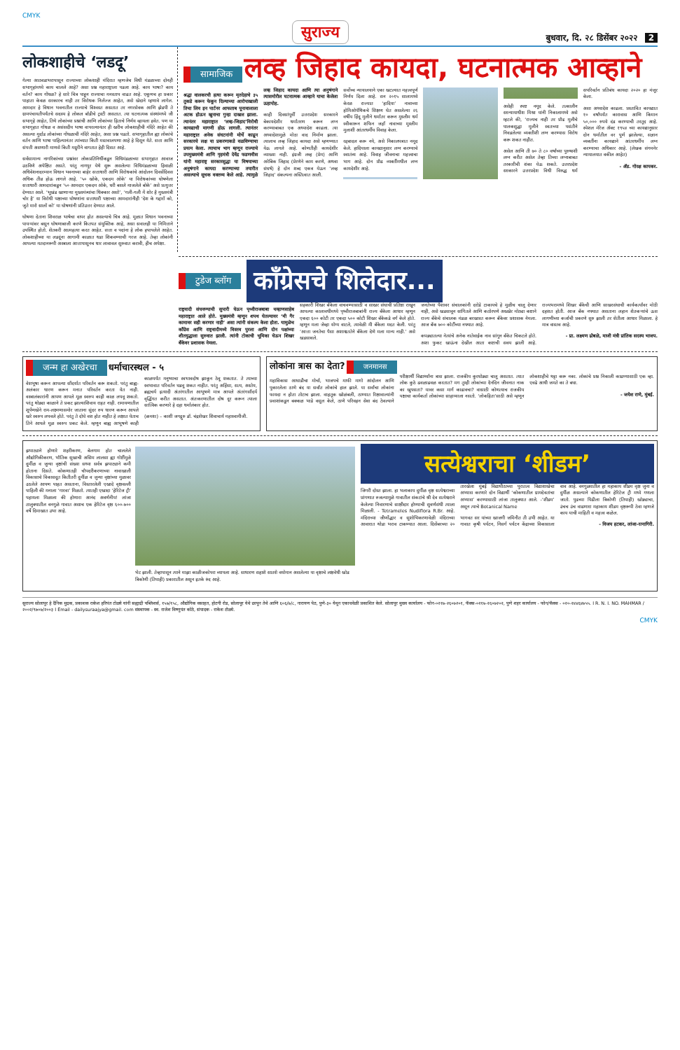CMYK
सुराज्य बुधवार, दि. २८ डिसेंबर २०२२ 2
लोकशाहीचे ‘लडदू’
गेल्या आठवडाभरापासून राज्याच्या लोकशाही मंदिरात म्हणजेच विधी मंडळाच्या दोनही सभागृहांमध्ये काय चालले आहे? असा प्रश्न महाराष्ट्राला पडला आहे. काय भाषा? काय वर्तन? काय गोंधळ? हे सारे चित्र पाहून राज्याचा मनस्ताप वाढत आहे. एकूणच हा प्रकार पाहाता केवळ सरकारच नाही तर विरोधक निर्लज्ज आहेत, असे खेदाने म्हणावे लागेल. आमदार हे विधान भवनातील राज्याचे विश्‍वस्त असतात तर नगरसेवक आणि झेडपी ते ग्रामपंचायतीपर्यंतचे सदस्य हे लोकल बॉडीचे ट्रस्टी असतात. त्या घटनात्मक संस्थांमध्ये जी सभागृहे आहेत, तिथे लोकांच्या प्रश्नांची आणि लोकांच्या हिताचे निर्णय व्हायला हवेत. पण या सभागृहात गोंधळ व असंसदीय भाषा वापरल्यानंतर ही खरीच लोकशाहीची मंदिरे आहेत की असल्या मुर्दाड लोकांच्या गोंधळाची मंदिरे आहेत, असा प्रश्न पडतो. सभागृहातील ह्या लोकांचे वर्तन आणि भाषा पाहिल्यानंतर त्यांच्यात किती मस्तवालपणा आहे हे दिसून येते. सत्ता आणि संपत्ती असणारी माणसे किती मग्रुरीने वागतात हेही दिसत आहे.
सर्वसामान्य नागरिकांच्या प्रश्नांवर लोकप्रतिनिधींकडून विधिमंडळाच्या सभागृहात आवाज उठविणे अपेक्षित असते. परंतु नागपूर येथे सुरू असलेल्या विधिमंडळाच्या हिवाळी अधिवेशनादरम्यान विधान भवनाच्या बाहेर सत्ताधारी आणि विरोधकांचे आंदोलन दिवसेंदिवस अधिक तीव्र होऊ लागले आहे. ‘५० खोके, एकदम ओके’ या विरोधकांच्या घोषणेला सत्ताधारी आमदारांकडून ‘५० आमदार एकदम ओके, घरी बसले माजलेले बोके’ असे प्रत्युत्तर देण्यात आले. ‘भूखंड खाणाऱ्या मुख्यमंत्र्यांचा धिक्कार असो’, ‘गली-गली में शोर है मुख्यमंत्री चोर है’ या विरोधी पक्षाच्या घोषणांना सत्ताधारी पक्षाच्या आमदारांनीही ‘देश के गद्दारों को, जुते मारो सालों को’ या घोषणांनी प्रतिउत्तर देण्यात आले.
घोषणा देताना शिवराळ भाषेचा वापर होत असल्याचे चित्र आहे. मुळात विधान भवनाच्या पायऱ्यांवर बसून घोषणाबाजी करणे कितपत संयुक्तिक आहे, असा सवालही या निमित्ताने उपस्थित होतो. शेतकरी आत्महत्या करत आहेत. सत्ता व पदांना हे लोक हपापलेले आहेत. लोकशाहीच्या या लडदूंना आगामी काळात धडा शिकवण्याची गरज आहे. तेव्हा लोकांनी आपल्या मतदानरूपी अस्त्राला आत्तापासूनच धार लावावल सुरुवात करावी, हीच अपेक्षा.
सामाजिक लव्ह जिहाद कायदा, घटनात्मक आव्हाने
श्रद्धा वालकरची हत्या करून मृतदेहाचे ३५ तुकडे करून फेकून दिल्याच्या आरोपाखाली तिचा लिव इन पार्टनर आफताब पूनावालाला अटक होऊन खुनाचा गुन्हा दाखल झाला. त्यानंतर महाराष्ट्रात ‘लव्ह-जिहाद’विरोधी कायद्याची मागणी होऊ लागली. त्यानंतर महाराष्ट्रात अनेक संघटनांनी मोर्चे काढून सरकारचे लक्ष या प्रकरणाकडे वळविण्याचा प्रयत्न केला. त्याचाच भाग म्हणून राज्याचे उपमुख्यमंत्री आणि गृहमंत्री देवेंद्र फडणवीस यांनी महाराष्ट्र सरकारसुद्धा या विषयाच्या अनुषंगाने कायदा करण्याच्या तयारीत असल्याचे सूचक वक्तव्य केले आहे. त्यामुळे लव्ह जिहाद कायदा आणि त्या अनुषंगाने त्यासमोरील घटनात्मक आव्हाने याचा केलेला ऊहापोह.
काही दिवसांपूर्वी उत्तरप्रदेश सरकारने बेकायदेशीर धर्मांतरण करून लग्न करण्याबाबत एक अध्यादेश काढला. त्या अध्यादेशामुळे मोठा वाद निर्माण झाला. त्यालाच लव्ह जिहाद कायदा असे म्हणण्यात येऊ लागले आहे. कोणतीही कायदेशीर व्याख्या नाही. इंग्रजी लव्ह (प्रेम) आणि अरेबिक जिहाद (प्रेरणेने काम करणे, अथवा संघर्ष) हे दोन शब्द एकत्र येऊन ‘लव्ह जिहाद’ संकल्पना अस्तित्वात आली.
सर्वोच्च न्यायालयाने एका खटल्यात महत्त्वपूर्ण निर्णय दिला आहे. सन २०१५ सालामध्ये केरळ राज्यात ‘हादिया’ नावाच्या होमिओपॅथिकचे शिक्षण घेत असलेल्या २६ वर्षीय हिंदू मुलीने धर्मांतर करून मुस्लीम धर्म स्वीकारून शफिन जहाँ नावाच्या मुस्लीम मुलाशी आंतरधर्मीय विवाह केला.
रद्दबादल करू नये, असे निकालपत्रात नमूद केले. हादियाला कायद्यानुसार लग्न करण्याचे स्वातंत्र्य आहे. विवाह जीवनाचा महत्त्वाचा भाग आहे. दोन प्रौढ व्यक्तींमधील लग्न कायदेशीर आहे.
असेही स्पष्ट नमूद केले. तत्कालीन सरन्यायाधीश मिश्रा यांनी निकालामध्ये असे म्हटले की, ‘राज्यच नाही तर प्रौढ मुलीचे पालकसुद्धा मुलीने स्वतःच्या पसंतीने निवडलेल्या व्यक्तीशी लग्न करण्यास विरोध करू शकत नाहीत.
असेल आणि ती ७० ते ८० वर्षांच्या पुरुषाशी लग्न करीत असेल तेव्हा तिच्या लग्नाबाबत तरकारीची शंका येऊ शकते. उत्तरप्रदेश सरकारने उत्तरप्रदेश विधी विरुद्ध धर्म सपरिवर्तन प्रतिबंध कायदा २०२० हा मंजूर केला.
असा अध्यादेश काढला. प्रस्तावित कायद्यात १० वर्षांपर्यंत कारावास आणि किमान ५०,००० रुपये दंड करण्याची तरतूद आहे. स्पेशल मॅरेज ॲक्ट १९५४ च्या कायद्यानुसार दोन धर्मातील वर पूर्ण झालेल्या, सज्ञान व्यक्तींना कायद्याने आंतरधर्मीय लग्न करण्याचा अधिकार आहे. (लेखक संगमनेर न्यायालयात वकील आहेत)
- ॲड. गोरक्ष कापकर.
टुडेज ब्लॉग कॉंग्रेसचे शिलेदार...
राष्ट्रवादी संघवण्याची सुपारी घेऊन पृथ्वीराजबाबा चव्हाणसाहेब महाराष्ट्रात आले होते. मुख्यमंत्री म्हणून शपथ घेतल्यावर ‘मी गैर कामावर सही करणार नाही’ असा त्यांनी संकल्प केला होता. यामुळेच कॉंग्रेस आणि राष्ट्रवादीमध्ये विस्तव पुरला आणि दोन पक्षांच्या शीतयुद्धाला सुरुवात झाली. त्यांनी टोकाची भूमिका घेऊन शिखर बँकेवर प्रशासक नेमला.
सहकारी शिखर बँकेला वाचवण्यासाठी व साखर संघाची प्रतिष्ठा राखून आपल्या कालावधीमध्ये पृथ्वीराजबाबांनी राज्य बँकेला आधार म्हणून एकदा ६०० कोटी तर एकदा ५०० कोटी शिखर बँकेकडे वर्ग केले होते. म्हणून मला जेव्हा योग्य वाटले, त्यावेळी मी बँकेला मदत केली. परंतु ‘आत्ता जनतेचा पैसा अशाश्वततेने बँकेला देणे मला मान्य नाही.’ असे खडसावले.
जनतेच्या पैशावर संचालकांनी दरोडे टाकायचे हे मुळीच चालू देणार नाही, असे खडसावून सांगितले आणि कठोरपणे अख्खेर मोठ्या कष्टाने राज्य बँकेचे संचालक मंडळ बरखास्त करून बँकेवर प्रशासक नेमला. आज बँक ७०० कोटींच्या नफ्यात आहे.
कपड्यातल्या नेत्यांचे अनेक नातेवाईक नाव सांगून बँकेत चिकटले होते. अशा फुकट खाऊंना देखील आता कष्टाची सवय झाली आहे. राज्यभरामध्ये शिखर बँकेची आणि साखरसंघाची कार्यकर्त्यांवर मोठी दहशत होती. आज बँक नफ्यात असताना लहान शेतकऱ्यांचे ऊस लागणीच्या कर्जाची प्रकरणे सुरु झाली तर शेतीला आधार मिळाला. हे मात्र वास्तव आहे.
- प्रा. लक्ष्मण ढोबळे, माजी मंत्री प्रांतिक सदस्य भाजप.
जन्म हा अखेरचा धर्माचारस्थल - ५
वेशभूषा करून आपल्या सौंदर्यात परिवर्तन करू शकतो. परंतु बाह्य-अलंकार धारण करून मनात परिवर्तन करता येत नाही. वस्त्रालंकारांनी आपण आपले मूळ स्वरुप काही काळ लपवू शकतो. परंतु थोड्या काळाने ते प्रकट झाल्याशिवाय राहत नाही. रामायणातील शूर्पणखेने राम-लक्ष्मणासमोर जाताना सुंदर रुप धारण करून आपले खरे स्वरुप लपवले होते. परंतु ते दोघे वश होत नाहीत हे लक्षात येताच तिने आपले मूळ स्वरुप प्रकट केले. म्हणून बाह्य आभूषणे काही काळपर्यंत मनुष्याचा स्वभावदोष झाकून ठेवू शकतात. ते त्याच्या स्वभावात परिवर्तन घडवू शकत नाहीत. परंतु अहिंसा, सत्य, अस्तेय, ब्रह्मचर्य इत्यादी अंतरंगातील आभूषणे मात्र आपले अंतरंगसौंदर्य वृद्धिंगत करीत असतात. अंतःकरणातील दोष दूर करून त्याला सात्त्विक करणारे हे दहा धर्मालंकार होत.
(क्रमशः) – काशी जगद्गुरु डॉ. चंद्रशेखर शिवाचार्य महास्वामीजी.
लोकांना त्रास का देता? जनमानस
महाविकास आघाडीचा मोर्चा, भाजपचे माफी मागो आंदोलन आणि पुकारलेला ठाणे बंद या सर्वांत लोकांचे हाल झाले. या सर्वांचा लोकांना फायदा न होता तोटाच झाला. वाहतूक खोळंबली, ठाण्यात रिक्षावाल्यांनी प्रवाशांकडून बक्कळ भाडे वसूल केले, ठाणे परिवहन सेवा बंद ठेवल्याने परीक्षार्थी विद्यार्थ्यांना त्रास झाला. राजकीय कुरघोड्या चालू असतात. त्यात लोक कुठे ढवळाढवळ करतात? मग तुम्ही लोकांच्या दैनंदिन जीवनात नाक का खुपसता? यावर कसा मार्ग काढावचा? वासाठी कोणत्याच राजकीय पक्षाचा कार्यकर्ता लोकांच्या साहाय्याला नसतो. ‘लोकहिता’साठी असे म्हणून लोकशाहीचे थट्टा करू नका. लोकांचे प्रश्न निकाली काढण्यासाठी एक व्हा. एवढे आधी जमते का ते बघा.
- जयेश राणे, मुंबई.
झपाट्याने होणारे शहरीकरण, बेलगाम होत चाललेले औद्योगिकीकरण, भौतिक सुखाची असिम लालसा ह्या गोष्टींमुळे दुर्मीळ व जुन्या वृक्षांची संख्या सध्या सर्वत्र झपाट्याने कमी होताना दिसते. कोकणातही चौपदरीकरणाच्या नावाखाली विकासाचे विकासदूत कितीतरी दुर्मीळ व जुन्या वृक्षांच्या मुळावर उठलेले आपण पाहत असताना, विस्तारलेली एखादे वृक्षवल्ली पाहिली की मनाला ‘गारवा’ मिळतो. त्यातही एखादा ‘हेरिटेज ट्री’ पहायला मिळाला की होणारा आनंद अवर्णनीय! लांजा तालुक्यातील वनगुळे गावात असाच एक हेरिटेज वृक्ष ६००-७०० वर्षे दिमाखात उभा आहे.
भेट झाली. तेव्हापासून त्याने माझा काळीजकोपरा व्यापला आहे. साधारण सहाशे सातशे वयोमान असलेल्या या वृक्षाचे लक्षवेधी खोड त्रिकोणी (तिपाही) प्रकारातील असून इतके रुंद आहे.
सत्येश्वराचा ‘शीडम’
जिगरी दोस्त झाला. हा भलाकाय दुर्मीळ वृक्ष सत्येश्वराच्या प्रांगणात रुजल्यामुळे गावातील संकटांचे श्री देव सत्येश्वराने केलेल्या निवारणाचे साक्षीदार होण्याची सुवर्णसंधी त्याला मिळाली. - Tetrameles Nudiflora R.Br. आहे. मंदिराच्या जीर्णोद्धार व सुशोभिकरणावेळी मंदिराच्या आवारात थोडा भराव टाकण्यात आला. दिसेंबरच्या २० तारखेला मुंबई विद्यापीठाच्या पुरातत्व विद्याशाखेचा अभ्यास करणारे दोन विद्यार्थी ‘कोकणातील ग्रामदेवतांचा अभ्यास’ करण्यासाठी लांजा तालुक्यात आले. -‘शीडम’ असून त्याचे Botanical Name
भागवत सर यांच्या खाजगी जमिनीत ती उभी आहेत. या गावात कृषी पर्यटन, निसर्ग पर्यटन केंद्राच्या विकासाला वाव आहे. वनगुळ्यातील हा महाकाय शीडम वृक्ष जुना व दुर्मीळ असल्याने कोकणातील हेरिटेज ट्री मध्ये गणला जातो. पुढच्या पिढीला त्रिकोणी (तिपाही) खोड्याचा, उंचच उंच वाढणारा महाकाय शीडम वृक्षरूपी ठेवा म्हणजे काय याची माहिती व महत्त्व कळेल.
- विजय हटकर, लांजा-रत्नागिरी.
सुराज्य सोलापूर हे दैनिक मुद्रक, प्रकाशक राकेश हरिपंत टोळ्ये यांनी सह्याद्री पब्लिशर्स, १५७/१५८, औद्योगिक वसाहत, होटगी रोड, सोलापूर येथे छापून तेथे आणि ६०६/७/८, नारायण पेठ, पुणे-३० येथून एकाचवेळी प्रकाशित केले. सोलापूर मुख्य कार्यालय - फोन-०२१७-२६०७२०१, फॅक्स-०२१७-२६०७२०२, पुणे शहर कार्यालय - फोन/फॅक्स - ०२०-२४४६४७५५. I R. N. I. NO. MAHMAR / २००२/९७०७/२००३ I Email - dailysuraajya@gmail. com संस्थापक - स्व. राजेश विष्णुपंत कोठे, संपादक - राकेश टोळ्ये.
CMYK